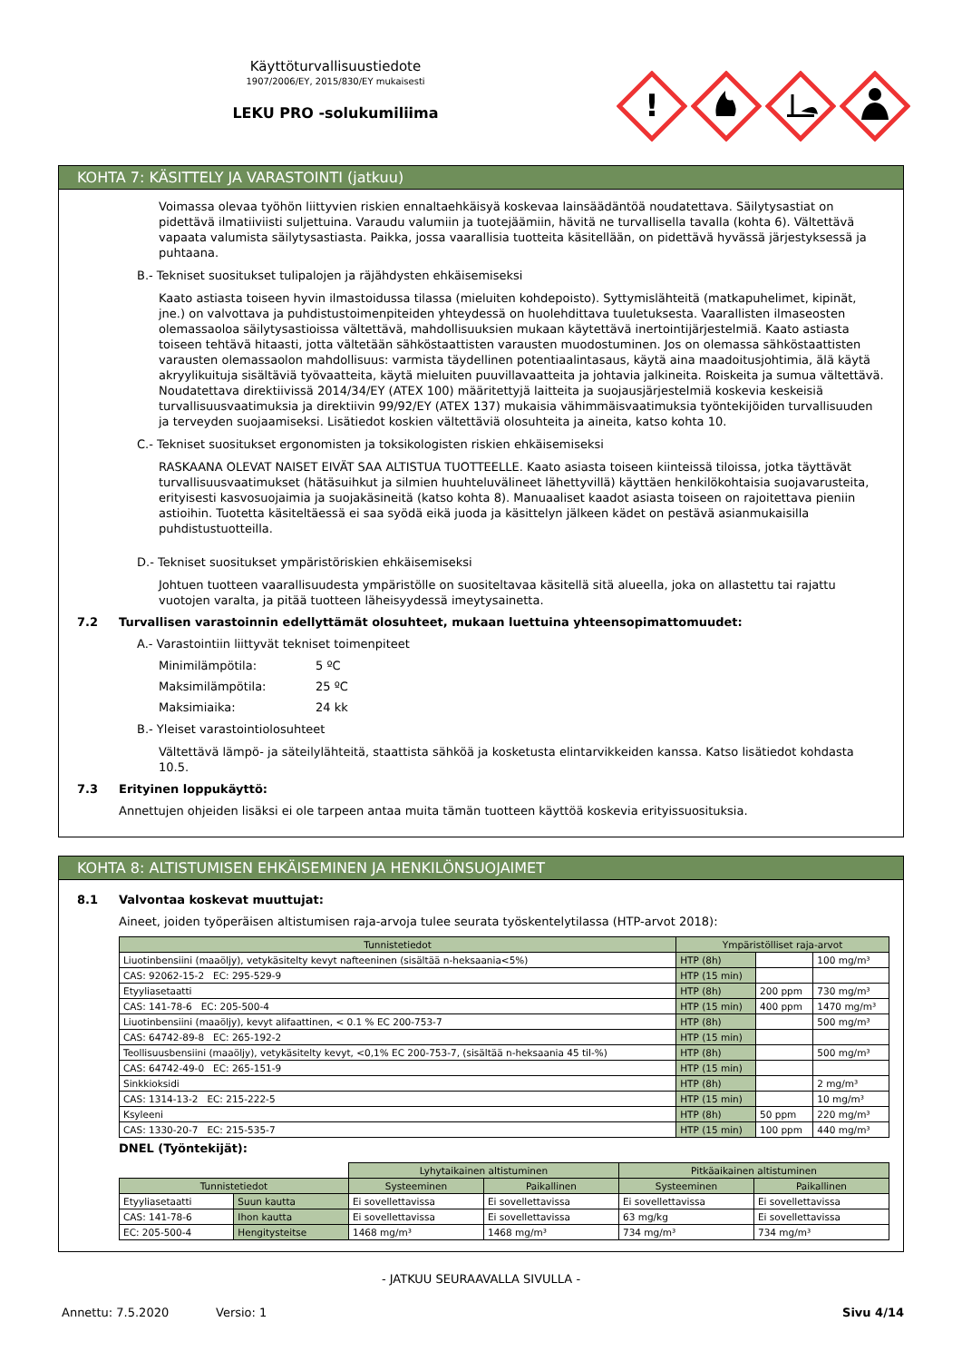Käyttöturvallisuustiedote
1907/2006/EY, 2015/830/EY mukaisesti
LEKU PRO -solukumiliima
!
KOHTA 7: KÄSITTELY JA VARASTOINTI (jatkuu)
Voimassa olevaa työhön liittyvien riskien ennaltaehkäisyä koskevaa lainsäädäntöä noudatettava. Säilytysastiat on pidettävä ilmatiiviisti suljettuina. Varaudu valumiin ja tuotejäämiin, hävitä ne turvallisella tavalla (kohta 6). Vältettävä vapaata valumista säilytysastiasta. Paikka, jossa vaarallisia tuotteita käsitellään, on pidettävä hyvässä järjestyksessä ja puhtaana.
B.- Tekniset suositukset tulipalojen ja räjähdysten ehkäisemiseksi
Kaato astiasta toiseen hyvin ilmastoidussa tilassa (mieluiten kohdepoisto). Syttymislähteitä (matkapuhelimet, kipinät, jne.) on valvottava ja puhdistustoimenpiteiden yhteydessä on huolehdittava tuuletuksesta. Vaarallisten ilmaseosten olemassaoloa säilytysastioissa vältettävä, mahdollisuuksien mukaan käytettävä inertointijärjestelmiä. Kaato astiasta toiseen tehtävä hitaasti, jotta vältetään sähköstaattisten varausten muodostuminen. Jos on olemassa sähköstaattisten varausten olemassaolon mahdollisuus: varmista täydellinen potentiaalintasaus, käytä aina maadoitusjohtimia, älä käytä akryylikuituja sisältäviä työvaatteita, käytä mieluiten puuvillavaatteita ja johtavia jalkineita. Roiskeita ja sumua vältettävä. Noudatettava direktiivissä 2014/34/EY (ATEX 100) määritettyjä laitteita ja suojausjärjestelmiä koskevia keskeisiä turvallisuusvaatimuksia ja direktiivin 99/92/EY (ATEX 137) mukaisia vähimmäisvaatimuksia työntekijöiden turvallisuuden ja terveyden suojaamiseksi. Lisätiedot koskien vältettäviä olosuhteita ja aineita, katso kohta 10.
C.- Tekniset suositukset ergonomisten ja toksikologisten riskien ehkäisemiseksi
RASKAANA OLEVAT NAISET EIVÄT SAA ALTISTUA TUOTTEELLE. Kaato asiasta toiseen kiinteissä tiloissa, jotka täyttävät turvallisuusvaatimukset (hätäsuihkut ja silmien huuhteluvälineet lähettyvillä) käyttäen henkilökohtaisia suojavarusteita, erityisesti kasvosuojaimia ja suojakäsineitä (katso kohta 8). Manuaaliset kaadot asiasta toiseen on rajoitettava pieniin astioihin. Tuotetta käsiteltäessä ei saa syödä eikä juoda ja käsittelyn jälkeen kädet on pestävä asianmukaisilla puhdistustuotteilla.
D.- Tekniset suositukset ympäristöriskien ehkäisemiseksi
Johtuen tuotteen vaarallisuudesta ympäristölle on suositeltavaa käsitellä sitä alueella, joka on allastettu tai rajattu vuotojen varalta, ja pitää tuotteen läheisyydessä imeytysainetta.
7.2 Turvallisen varastoinnin edellyttämät olosuhteet, mukaan luettuina yhteensopimattomuudet:
A.- Varastointiin liittyvät tekniset toimenpiteet
Minimilämpötila: 5 ºC
Maksimilämpötila: 25 ºC
Maksimiaika: 24 kk
B.- Yleiset varastointiolosuhteet
Vältettävä lämpö- ja säteilylähteitä, staattista sähköä ja kosketusta elintarvikkeiden kanssa. Katso lisätiedot kohdasta 10.5.
7.3 Erityinen loppukäyttö:
Annettujen ohjeiden lisäksi ei ole tarpeen antaa muita tämän tuotteen käyttöä koskevia erityissuosituksia.
KOHTA 8: ALTISTUMISEN EHKÄISEMINEN JA HENKILÖNSUOJAIMET
8.1 Valvontaa koskevat muuttujat:
Aineet, joiden työperäisen altistumisen raja-arvoja tulee seurata työskentelytilassa (HTP-arvot 2018):
| Tunnistetiedot | Ympäristölliset raja-arvot | | |
| --- | --- | --- | --- |
| Liuotinbensiini (maaöljy), vetykäsitelty kevyt nafteeninen (sisältää n-heksaania<5%) | HTP (8h) | | 100 mg/m³ |
| CAS: 92062-15-2 EC: 295-529-9 | HTP (15 min) | | |
| Etyyliasetaatti | HTP (8h) | 200 ppm | 730 mg/m³ |
| CAS: 141-78-6 EC: 205-500-4 | HTP (15 min) | 400 ppm | 1470 mg/m³ |
| Liuotinbensiini (maaöljy), kevyt alifaattinen, < 0.1 % EC 200-753-7 | HTP (8h) | | 500 mg/m³ |
| CAS: 64742-89-8 EC: 265-192-2 | HTP (15 min) | | |
| Teollisuusbensiini (maaöljy), vetykäsitelty kevyt, <0,1% EC 200-753-7, (sisältää n-heksaania 45 til-%) | HTP (8h) | | 500 mg/m³ |
| CAS: 64742-49-0 EC: 265-151-9 | HTP (15 min) | | |
| Sinkkioksidi | HTP (8h) | | 2 mg/m³ |
| CAS: 1314-13-2 EC: 215-222-5 | HTP (15 min) | | 10 mg/m³ |
| Ksyleeni | HTP (8h) | 50 ppm | 220 mg/m³ |
| CAS: 1330-20-7 EC: 215-535-7 | HTP (15 min) | 100 ppm | 440 mg/m³ |
DNEL (Työntekijät):
| | | Lyhytaikainen altistuminen | | Pitkäaikainen altistuminen | |
| Tunnistetiedot | | Systeeminen | Paikallinen | Systeeminen | Paikallinen |
| Etyyliasetaatti | Suun kautta | Ei sovellettavissa | Ei sovellettavissa | Ei sovellettavissa | Ei sovellettavissa |
| CAS: 141-78-6 | Ihon kautta | Ei sovellettavissa | Ei sovellettavissa | 63 mg/kg | Ei sovellettavissa |
| EC: 205-500-4 | Hengitysteitse | 1468 mg/m³ | 1468 mg/m³ | 734 mg/m³ | 734 mg/m³ |
- JATKUU SEURAAVALLA SIVULLA -
Annettu: 7.5.2020 Versio: 1 Sivu 4/14